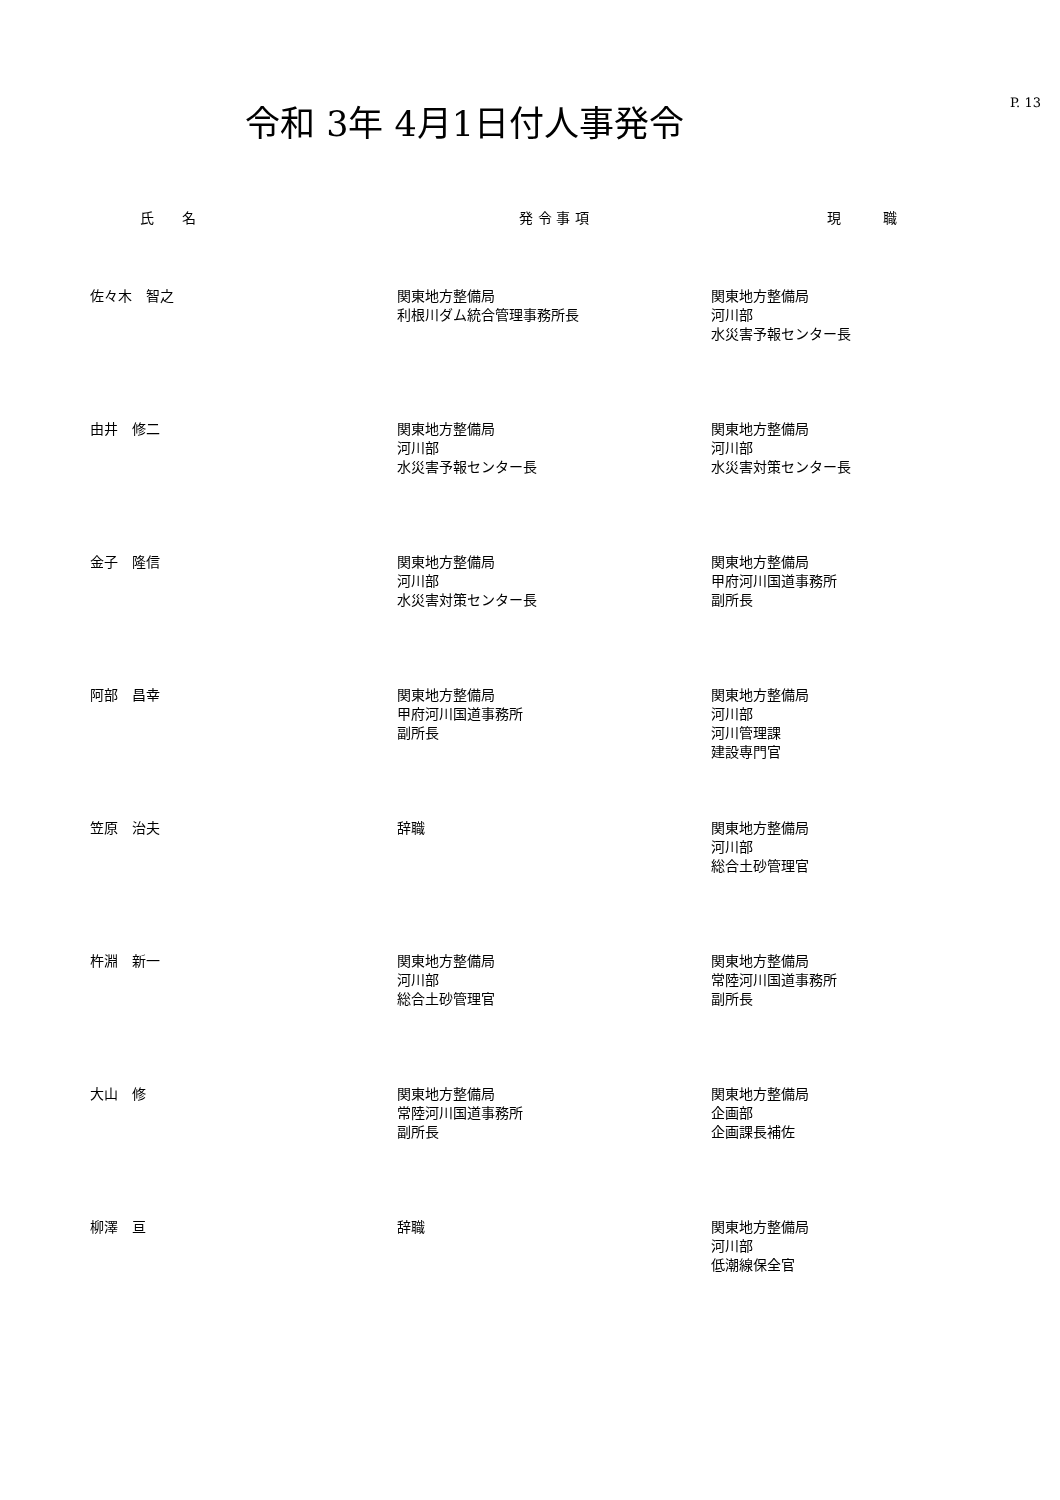令和 3年 4月1日付人事発令
P. 13
| 氏 名 | 発 令 事 項 | 現 職 |
| --- | --- | --- |
| 佐々木 智之 | 関東地方整備局 利根川ダム統合管理事務所長 | 関東地方整備局 河川部 水災害予報センター長 |
| 由井 修二 | 関東地方整備局 河川部 水災害予報センター長 | 関東地方整備局 河川部 水災害対策センター長 |
| 金子 隆信 | 関東地方整備局 河川部 水災害対策センター長 | 関東地方整備局 甲府河川国道事務所 副所長 |
| 阿部 昌幸 | 関東地方整備局 甲府河川国道事務所 副所長 | 関東地方整備局 河川部 河川管理課 建設専門官 |
| 笠原 治夫 | 辞職 | 関東地方整備局 河川部 総合土砂管理官 |
| 杵淵 新一 | 関東地方整備局 河川部 総合土砂管理官 | 関東地方整備局 常陸河川国道事務所 副所長 |
| 大山 修 | 関東地方整備局 常陸河川国道事務所 副所長 | 関東地方整備局 企画部 企画課長補佐 |
| 柳澤 亘 | 辞職 | 関東地方整備局 河川部 低潮線保全官 |